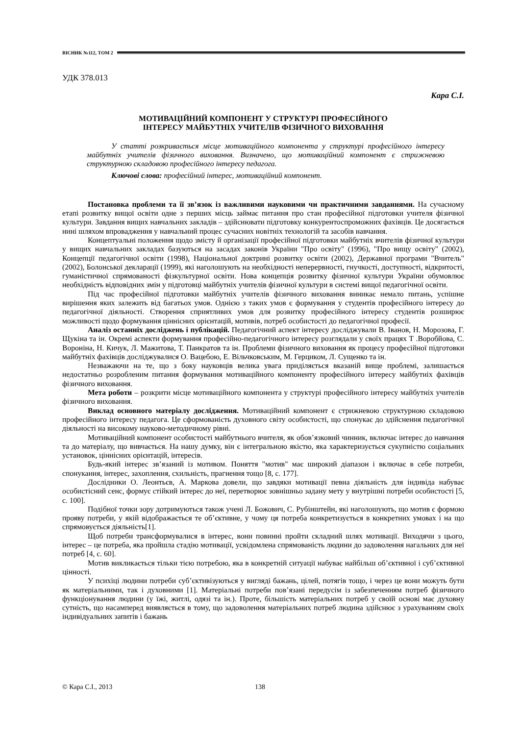ВІСНИК №112, ТОМ 2
УДК 378.013
Кара С.І.
МОТИВАЦІЙНИЙ КОМПОНЕНТ У СТРУКТУРІ ПРОФЕСІЙНОГО
ІНТЕРЕСУ МАЙБУТНІХ УЧИТЕЛІВ ФІЗИЧНОГО ВИХОВАННЯ
У статті розкривається місце мотиваційного компонента у структурі професійного інтересу майбутніх учителів фізичного виховання. Визначено, що мотиваційний компонент є стрижневою структурною складовою професійного інтересу педагога.
Ключові слова: професійний інтерес, мотиваційний компонент.
Постановка проблеми та її зв’язок із важливими науковими чи практичними завданнями. На сучасному етапі розвитку вищої освіти одне з перших місць займає питання про стан професійної підготовки учителя фізичної культури. Завдання вищих навчальних закладів – здійснювати підготовку конкурентоспроможних фахівців. Це досягається нині шляхом впровадження у навчальний процес сучасних новітніх технологій та засобів навчання.
Концептуальні положення щодо змісту й організації професійної підготовки майбутніх вчителів фізичної культури у вищих навчальних закладах базуються на засадах законів України "Про освіту" (1996), "Про вищу освіту" (2002), Концепції педагогічної освіти (1998), Національної доктрині розвитку освіти (2002), Державної програми "Вчитель" (2002), Болонської декларації (1999), які наголошують на необхідності неперервності, гнучкості, доступності, відкритості, гуманістичної спрямованості фізкультурної освіти. Нова концепція розвитку фізичної культури України обумовлює необхідність відповідних змін у підготовці майбутніх учителів фізичної культури в системі вищої педагогічної освіти.
Під час професійної підготовки майбутніх учителів фізичного виховання виникає немало питань, успішне вирішення яких залежить від багатьох умов. Однією з таких умов є формування у студентів професійного інтересу до педагогічної діяльності. Створення сприятливих умов для розвитку професійного інтересу студентів розширює можливості щодо формування ціннісних орієнтацій, мотивів, потреб особистості до педагогічної професії.
Аналіз останніх досліджень і публікацій. Педагогічний аспект інтересу досліджували В. Іванов, Н. Морозова, Г. Щукіна та ін. Окремі аспекти формування професійно-педагогічного інтересу розглядали у своїх працях Т .Воробйова, С. Вороніна, Н. Кичук, Л. Мажитова, Т. Панкратов та ін. Проблеми фізичного виховання як процесу професійної підготовки майбутніх фахівців досліджувалися О. Вацебою, Е. Вільчковським, М. Герциком, Л. Сущенко та ін.
Незважаючи на те, що з боку науковців велика увага приділяється вказаній вище проблемі, залишається недостатньо розробленим питання формування мотиваційного компоненту професійного інтересу майбутніх фахівців фізичного виховання.
Мета роботи – розкрити місце мотиваційного компонента у структурі професійного інтересу майбутніх учителів фізичного виховання.
Виклад основного матеріалу дослідження. Мотиваційний компонент є стрижневою структурною складовою професійного інтересу педагога. Це сформованість духовного світу особистості, що спонукає до здійснення педагогічної діяльності на високому науково-методичному рівні.
Мотиваційний компонент особистості майбутнього вчителя, як обов’язковий чинник, включає інтерес до навчання та до матеріалу, що вивчається. На нашу думку, він є інтегральною якістю, яка характеризується сукупністю соціальних установок, ціннісних орієнтацій, інтересів.
Будь-який інтерес зв’язаний із мотивом. Поняття "мотив" має широкий діапазон і включає в себе потреби, спонукання, інтерес, захоплення, схильність, прагнення тощо [8, с. 177].
Дослідники О. Леонтьєв, А. Маркова довели, що завдяки мотивації певна діяльність для індивіда набуває особистісний сенс, формує стійкий інтерес до неї, перетворює зовнішньо задану мету у внутрішні потреби особистості [5, с. 100].
Подібної точки зору дотримуються також учені Л. Божович, С. Рубінштейн, які наголошують, що мотив є формою прояву потреби, у якій відображається те об’єктивне, у чому ця потреба конкретизується в конкретних умовах і на що спрямовується діяльність[1].
Щоб потреби трансформувалися в інтерес, вони повинні пройти складний шлях мотивації. Виходячи з цього, інтерес – це потреба, яка пройшла стадію мотивації, усвідомлена спрямованість людини до задоволення нагальних для неї потреб [4, с. 60].
Мотив викликається тільки тією потребою, яка в конкретній ситуації набуває найбільш об’єктивної і суб’єктивної цінності.
У психіці людини потреби суб’єктивізуються у вигляді бажань, цілей, потягів тощо, і через це вони можуть бути як матеріальними, так і духовними [1]. Матеріальні потреби пов’язані передусім із забезпеченням потреб фізичного функціонування людини (у їжі, житлі, одязі та ін.). Проте, більшість матеріальних потреб у своїй основі має духовну сутність, що насамперед виявляється в тому, що задоволення матеріальних потреб людина здійснює з урахуванням своїх індивідуальних запитів і бажань
© Кара С.І., 2013 138